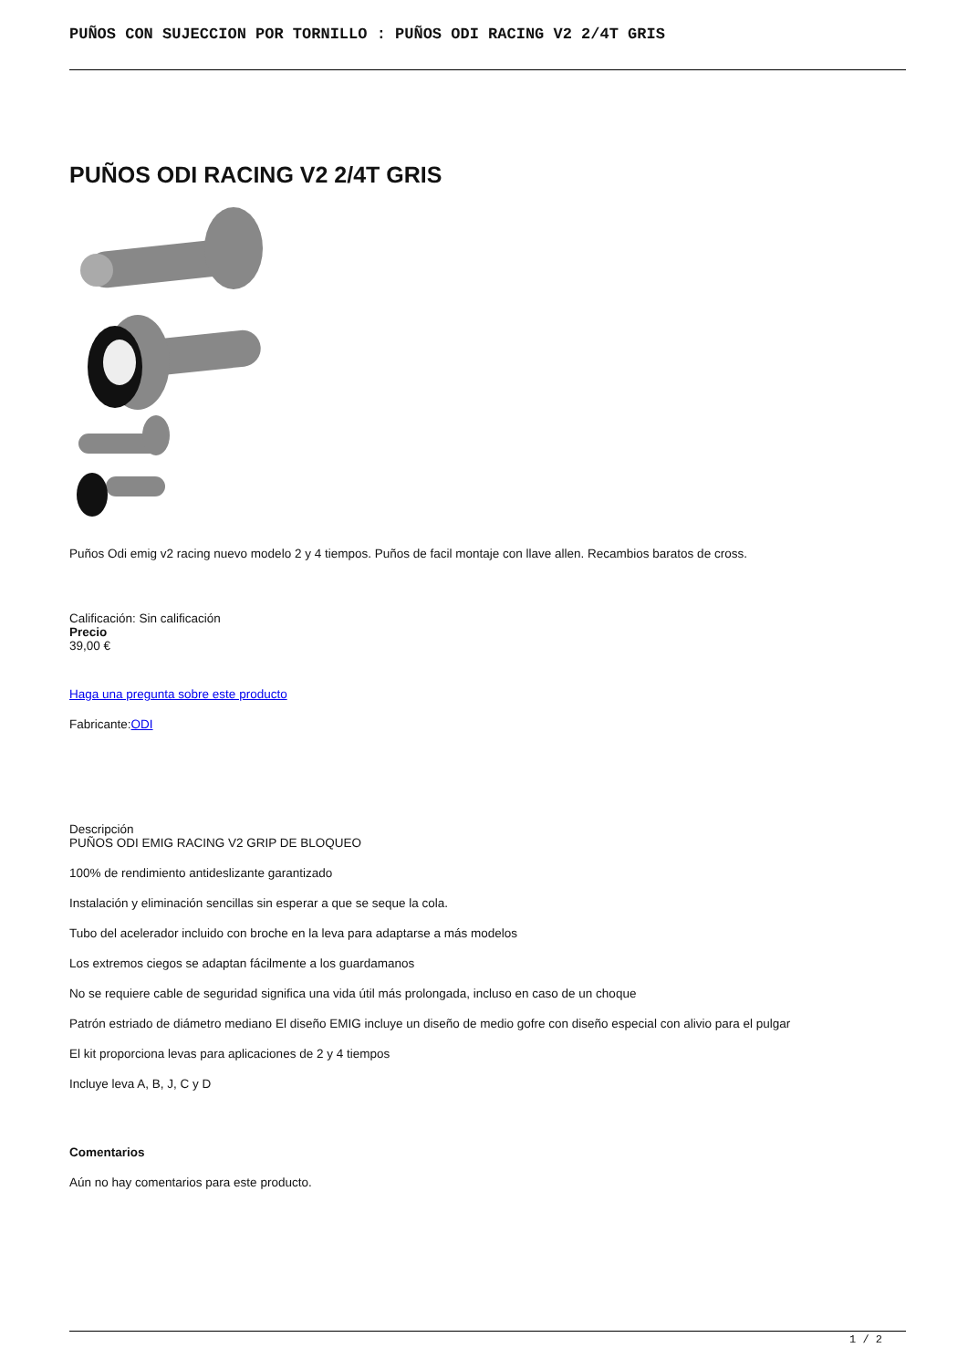PUÑOS CON SUJECCION POR TORNILLO : PUÑOS ODI RACING V2 2/4T GRIS
PUÑOS ODI RACING V2 2/4T GRIS
Puños Odi emig v2 racing nuevo modelo 2 y 4 tiempos. Puños de facil montaje con llave allen. Recambios baratos de cross.
Calificación: Sin calificación
Precio
39,00 €
Haga una pregunta sobre este producto
Fabricante:ODI
Descripción
PUÑOS ODI EMIG RACING V2 GRIP DE BLOQUEO
100% de rendimiento antideslizante garantizado
Instalación y eliminación sencillas sin esperar a que se seque la cola.
Tubo del acelerador incluido con broche en la leva para adaptarse a más modelos
Los extremos ciegos se adaptan fácilmente a los guardamanos
No se requiere cable de seguridad significa una vida útil más prolongada, incluso en caso de un choque
Patrón estriado de diámetro mediano El diseño EMIG incluye un diseño de medio gofre con diseño especial con alivio para el pulgar
El kit proporciona levas para aplicaciones de 2 y 4 tiempos
Incluye leva A, B, J, C y D
Comentarios
Aún no hay comentarios para este producto.
1 / 2